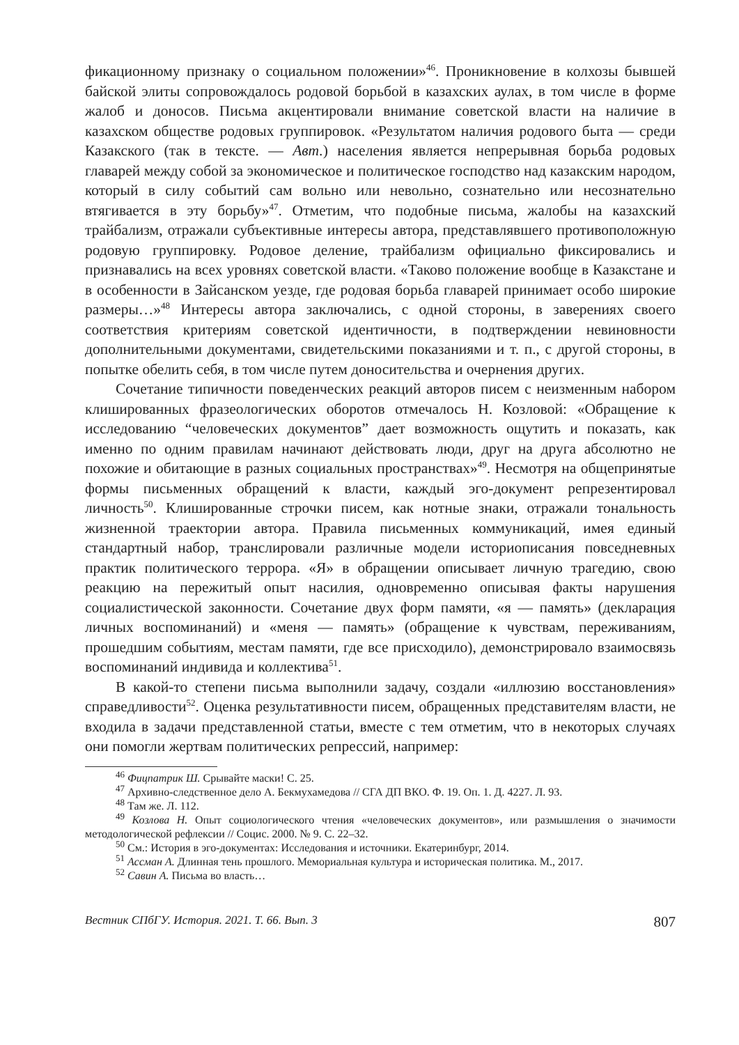фикационному признаку о социальном положении»<sup>46</sup>. Проникновение в колхозы бывшей байской элиты сопровождалось родовой борьбой в казахских аулах, в том числе в форме жалоб и доносов. Письма акцентировали внимание советской власти на наличие в казахском обществе родовых группировок. «Результатом наличия родового быта — среди Казакского (так в тексте. — Авт.) населения является непрерывная борьба родовых главарей между собой за экономическое и политическое господство над казакским народом, который в силу событий сам вольно или невольно, сознательно или несознательно втягивается в эту борьбу»<sup>47</sup>. Отметим, что подобные письма, жалобы на казахский трайбализм, отражали субъективные интересы автора, представлявшего противоположную родовую группировку. Родовое деление, трайбализм официально фиксировались и признавались на всех уровнях советской власти. «Таково положение вообще в Казакстане и в особенности в Зайсанском уезде, где родовая борьба главарей принимает особо широкие размеры…»<sup>48</sup> Интересы автора заключались, с одной стороны, в заверениях своего соответствия критериям советской идентичности, в подтверждении невиновности дополнительными документами, свидетельскими показаниями и т. п., с другой стороны, в попытке обелить себя, в том числе путем доносительства и очернения других.
Сочетание типичности поведенческих реакций авторов писем с неизменным набором клишированных фразеологических оборотов отмечалось Н. Козловой: «Обращение к исследованию “человеческих документов” дает возможность ощутить и показать, как именно по одним правилам начинают действовать люди, друг на друга абсолютно не похожие и обитающие в разных социальных пространствах»<sup>49</sup>. Несмотря на общепринятые формы письменных обращений к власти, каждый эго-документ репрезентировал личность<sup>50</sup>. Клишированные строчки писем, как нотные знаки, отражали тональность жизненной траектории автора. Правила письменных коммуникаций, имея единый стандартный набор, транслировали различные модели историописания повседневных практик политического террора. «Я» в обращении описывает личную трагедию, свою реакцию на пережитый опыт насилия, одновременно описывая факты нарушения социалистической законности. Сочетание двух форм памяти, «я — память» (декларация личных воспоминаний) и «меня — память» (обращение к чувствам, переживаниям, прошедшим событиям, местам памяти, где все присходило), демонстрировало взаимосвязь воспоминаний индивида и коллектива<sup>51</sup>.
В какой-то степени письма выполнили задачу, создали «иллюзию восстановления» справедливости<sup>52</sup>. Оценка результативности писем, обращенных представителям власти, не входила в задачи представленной статьи, вместе с тем отметим, что в некоторых случаях они помогли жертвам политических репрессий, например:
<sup>46</sup> Фицпатрик Ш. Срывайте маски! С. 25.
<sup>47</sup> Архивно-следственное дело А. Бекмухамедова // СГА ДП ВКО. Ф. 19. Оп. 1. Д. 4227. Л. 93.
<sup>48</sup> Там же. Л. 112.
<sup>49</sup> Козлова Н. Опыт социологического чтения «человеческих документов», или размышления о значимости методологической рефлексии // Социс. 2000. № 9. С. 22–32.
<sup>50</sup> См.: История в эго-документах: Исследования и источники. Екатеринбург, 2014.
<sup>51</sup> Ассман А. Длинная тень прошлого. Мемориальная культура и историческая политика. М., 2017.
<sup>52</sup> Савин А. Письма во власть…
Вестник СПбГУ. История. 2021. Т. 66. Вып. 3 807